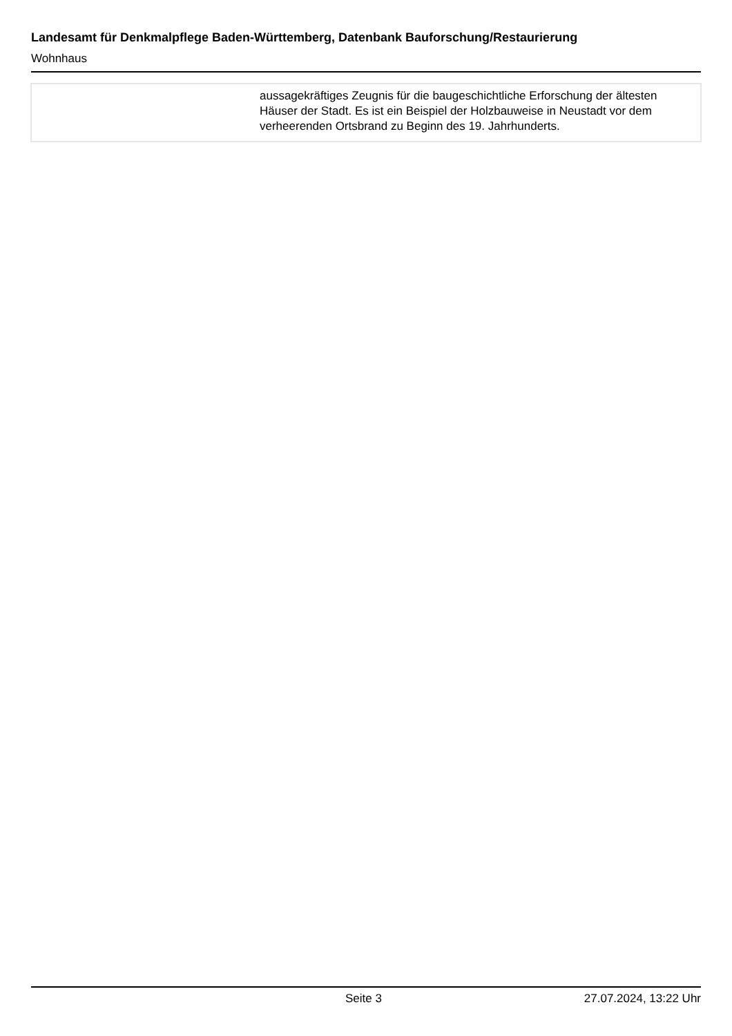Landesamt für Denkmalpflege Baden-Württemberg, Datenbank Bauforschung/Restaurierung
Wohnhaus
| | aussagekräftiges Zeugnis für die baugeschichtliche Erforschung der ältesten Häuser der Stadt. Es ist ein Beispiel der Holzbauweise in Neustadt vor dem verheerenden Ortsbrand zu Beginn des 19. Jahrhunderts. |
Seite 3 27.07.2024, 13:22 Uhr